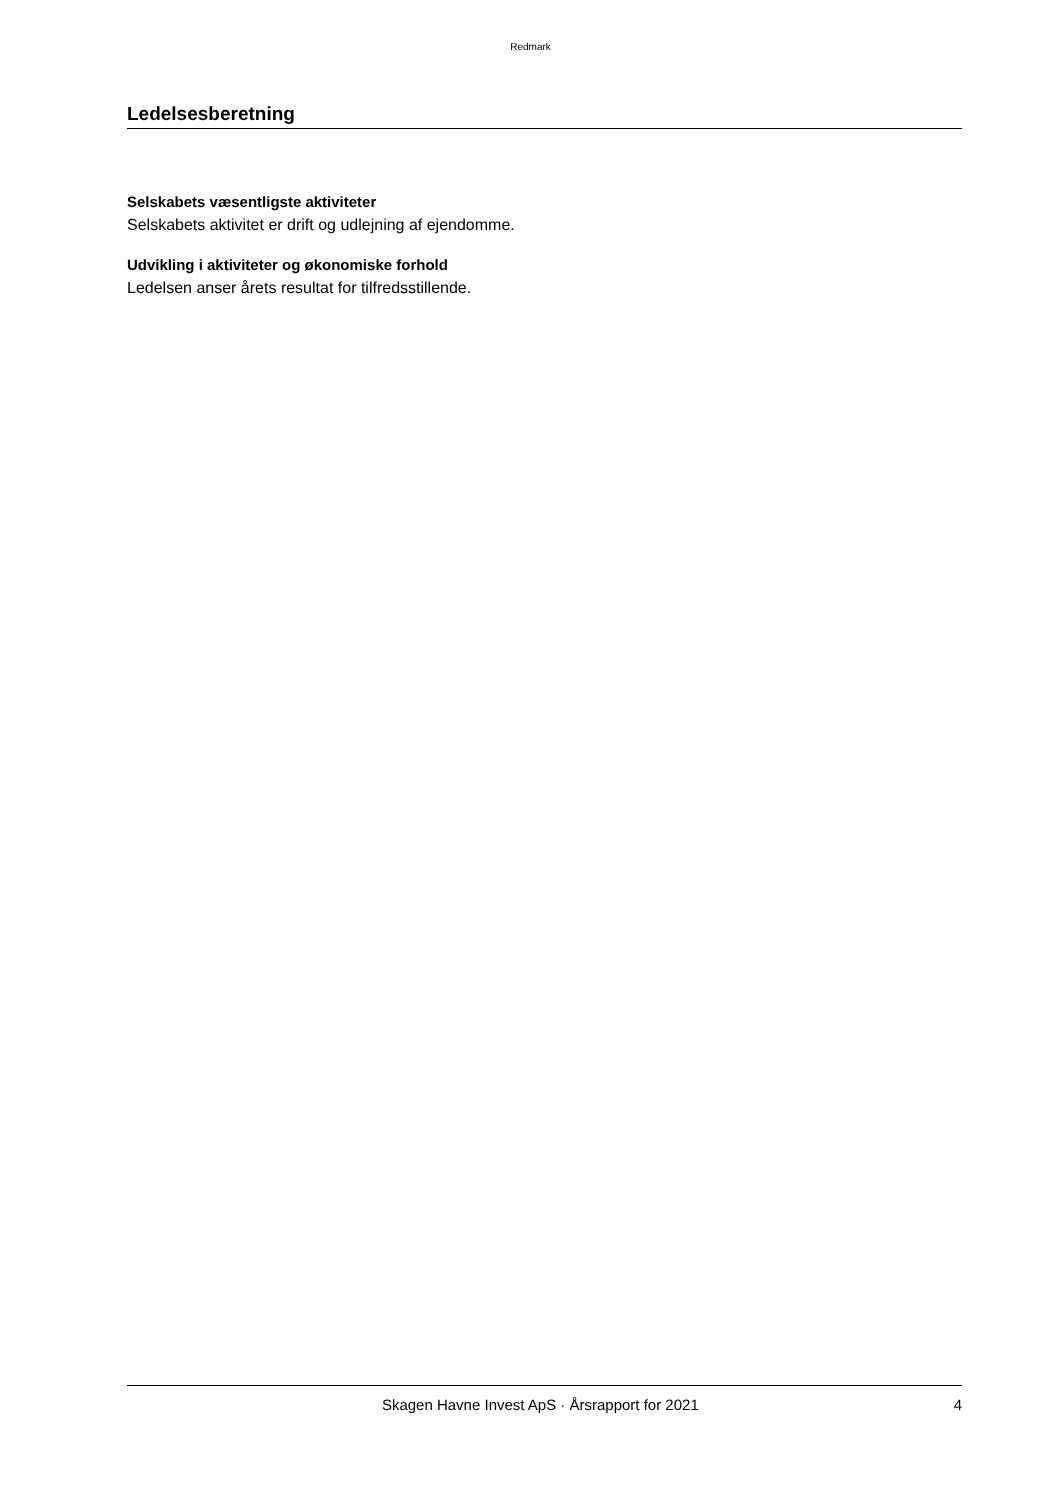Redmark
Ledelsesberetning
Selskabets væsentligste aktiviteter
Selskabets aktivitet er drift og udlejning af ejendomme.
Udvikling i aktiviteter og økonomiske forhold
Ledelsen anser årets resultat for tilfredsstillende.
Skagen Havne Invest ApS · Årsrapport for 2021 4